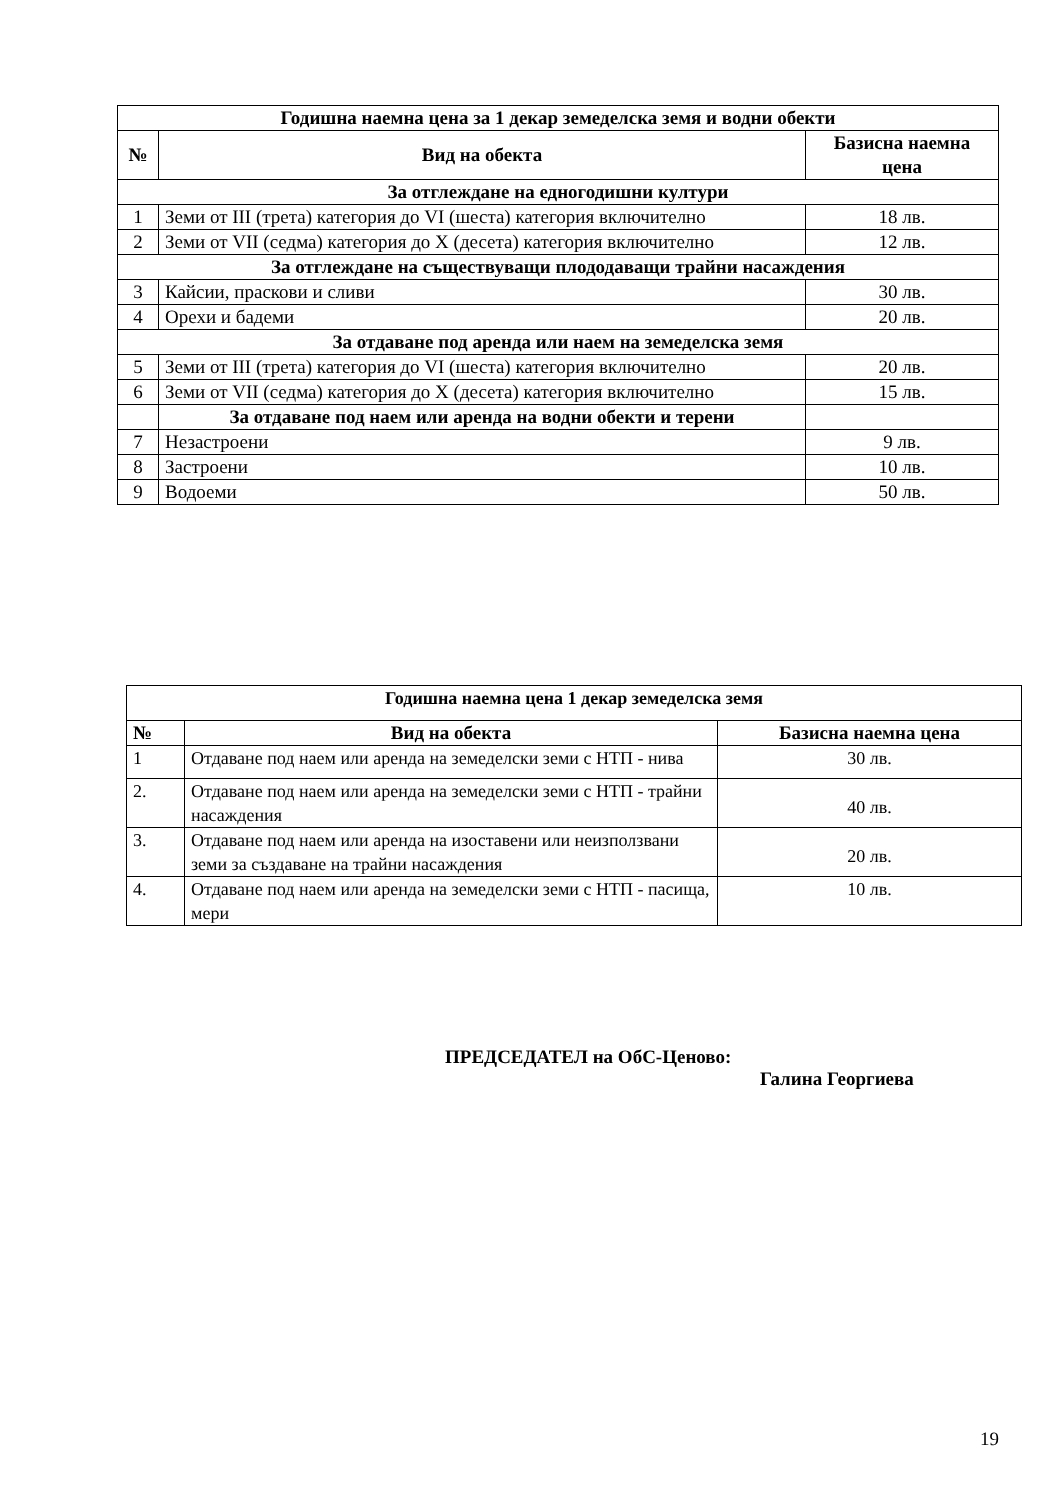| Годишна наемна цена за 1 декар земеделска земя и водни обекти | | |
| № | Вид на обекта | Базисна наемна цена |
| За отглеждане на едногодишни култури | | |
| 1 | Земи от III (трета) категория до VI (шеста) категория включително | 18 лв. |
| 2 | Земи от VII (седма) категория до X (десета) категория включително | 12 лв. |
| За отглеждане на съществуващи плододаващи трайни насаждения | | |
| 3 | Кайсии, праскови и сливи | 30 лв. |
| 4 | Орехи и бадеми | 20 лв. |
| За отдаване под аренда или наем на земеделска земя | | |
| 5 | Земи от III (трета) категория до VI (шеста) категория включително | 20 лв. |
| 6 | Земи от VII (седма) категория до X (десета) категория включително | 15 лв. |
| | За отдаване под наем или аренда на водни обекти и терени | |
| 7 | Незастроени | 9 лв. |
| 8 | Застроени | 10 лв. |
| 9 | Водоеми | 50 лв. |
| Годишна наемна цена 1 декар земеделска земя | | |
| № | Вид на обекта | Базисна наемна цена |
| 1 | Отдаване под наем или аренда на земеделски земи с НТП - нива | 30 лв. |
| 2. | Отдаване под наем или аренда на земеделски земи с НТП - трайни насаждения | 40 лв. |
| 3. | Отдаване под наем или аренда на изоставени или неизползвани земи за създаване на трайни насаждения | 20 лв. |
| 4. | Отдаване под наем или аренда на земеделски земи с НТП - пасища, мери | 10 лв. |
ПРЕДСЕДАТЕЛ на ОбС-Ценово:
Галина Георгиева
19